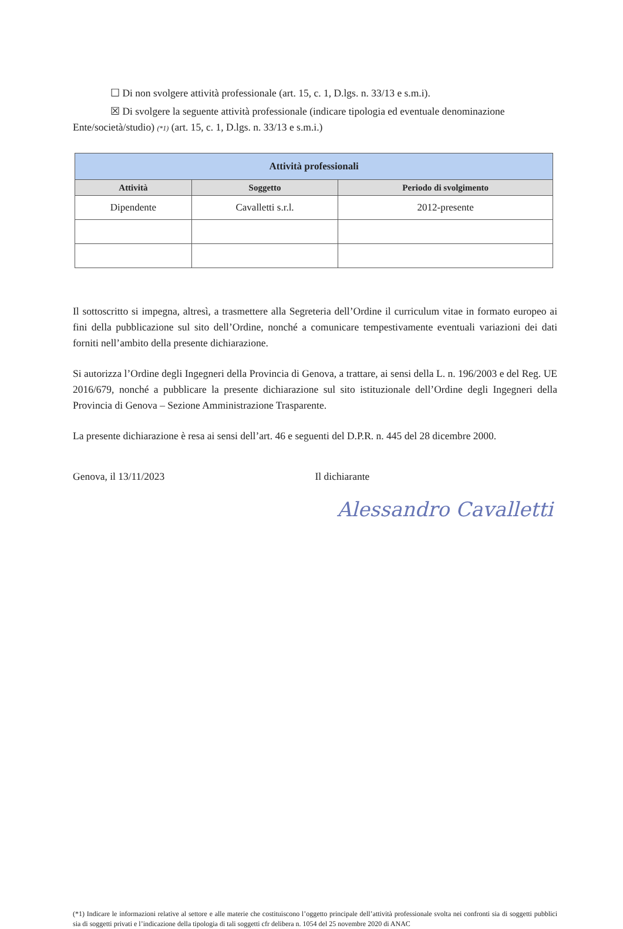☐ Di non svolgere attività professionale (art. 15, c. 1, D.lgs. n. 33/13 e s.m.i).
☒ Di svolgere la seguente attività professionale (indicare tipologia ed eventuale denominazione
Ente/società/studio) (*1) (art. 15, c. 1, D.lgs. n. 33/13 e s.m.i.)
| Attività professionali | | |
| --- | --- | --- |
| Attività | Soggetto | Periodo di svolgimento |
| Dipendente | Cavalletti s.r.l. | 2012-presente |
Il sottoscritto si impegna, altresì, a trasmettere alla Segreteria dell’Ordine il curriculum vitae in formato europeo ai fini della pubblicazione sul sito dell’Ordine, nonché a comunicare tempestivamente eventuali variazioni dei dati forniti nell’ambito della presente dichiarazione.
Si autorizza l’Ordine degli Ingegneri della Provincia di Genova, a trattare, ai sensi della L. n. 196/2003 e del Reg. UE 2016/679, nonché a pubblicare la presente dichiarazione sul sito istituzionale dell’Ordine degli Ingegneri della Provincia di Genova – Sezione Amministrazione Trasparente.
La presente dichiarazione è resa ai sensi dell’art. 46 e seguenti del D.P.R. n. 445 del 28 dicembre 2000.
Genova, il 13/11/2023 Il dichiarante
Alessandro Cavalletti
(*1) Indicare le informazioni relative al settore e alle materie che costituiscono l’oggetto principale dell’attività professionale svolta nei confronti sia di soggetti pubblici sia di soggetti privati e l’indicazione della tipologia di tali soggetti cfr delibera n. 1054 del 25 novembre 2020 di ANAC